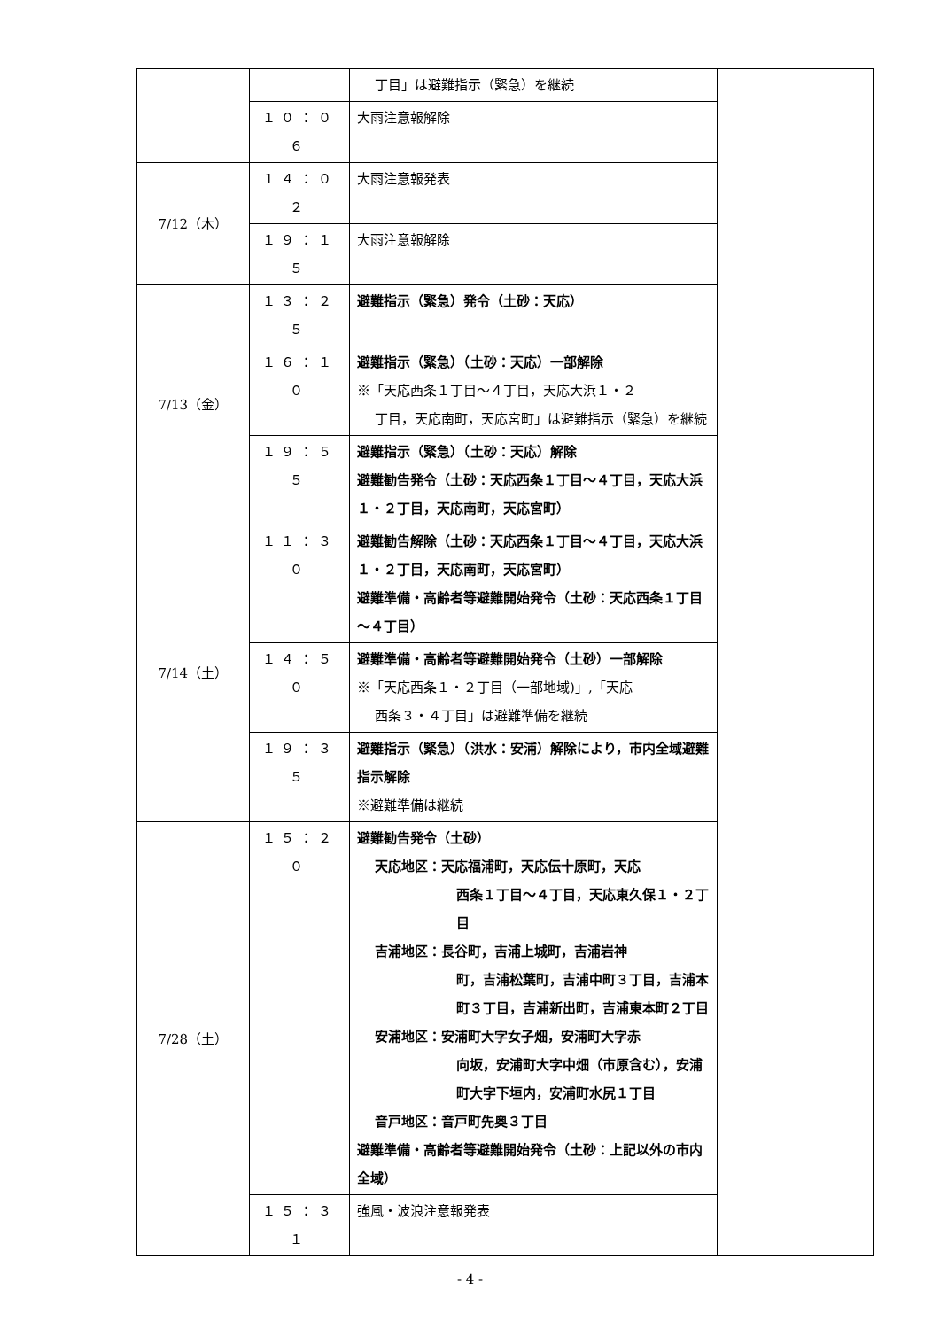| | | 丁目」は避難指示（緊急）を継続 | |
| | １０：０６ | 大雨注意報解除 | |
| 7/12（木） | １４：０２ | 大雨注意報発表 | |
| | １９：１５ | 大雨注意報解除 | |
| 7/13（金） | １３：２５ | 避難指示（緊急）発令（土砂：天応） | |
| | １６：１０ | 避難指示（緊急）（土砂：天応）一部解除 ※「天応西条１丁目～４丁目，天応大浜１・２ 丁目，天応南町，天応宮町」は避難指示（緊急）を継続 | |
| | １９：５５ | 避難指示（緊急）（土砂：天応）解除 避難勧告発令（土砂：天応西条１丁目～４丁目，天応大浜１・２丁目，天応南町，天応宮町） | |
| 7/14（土） | １１：３０ | 避難勧告解除（土砂：天応西条１丁目～４丁目，天応大浜１・２丁目，天応南町，天応宮町） 避難準備・高齢者等避難開始発令（土砂：天応西条１丁目～４丁目） | |
| | １４：５０ | 避難準備・高齢者等避難開始発令（土砂）一部解除 ※「天応西条１・２丁目（一部地域)」,「天応 西条３・４丁目」は避難準備を継続 | |
| | １９：３５ | 避難指示（緊急）（洪水：安浦）解除により，市内全域避難指示解除 ※避難準備は継続 | |
| 7/28（土） | １５：２０ | 避難勧告発令（土砂） 天応地区：天応福浦町，天応伝十原町，天応 西条１丁目～４丁目，天応東久保１・２丁目 吉浦地区：長谷町，吉浦上城町，吉浦岩神 町，吉浦松葉町，吉浦中町３丁目，吉浦本町３丁目，吉浦新出町，吉浦東本町２丁目 安浦地区：安浦町大字女子畑，安浦町大字赤 向坂，安浦町大字中畑（市原含む），安浦町大字下垣内，安浦町水尻１丁目 音戸地区：音戸町先奥３丁目 避難準備・高齢者等避難開始発令（土砂：上記以外の市内全域） | |
| | １５：３１ | 強風・波浪注意報発表 | |
- 4 -